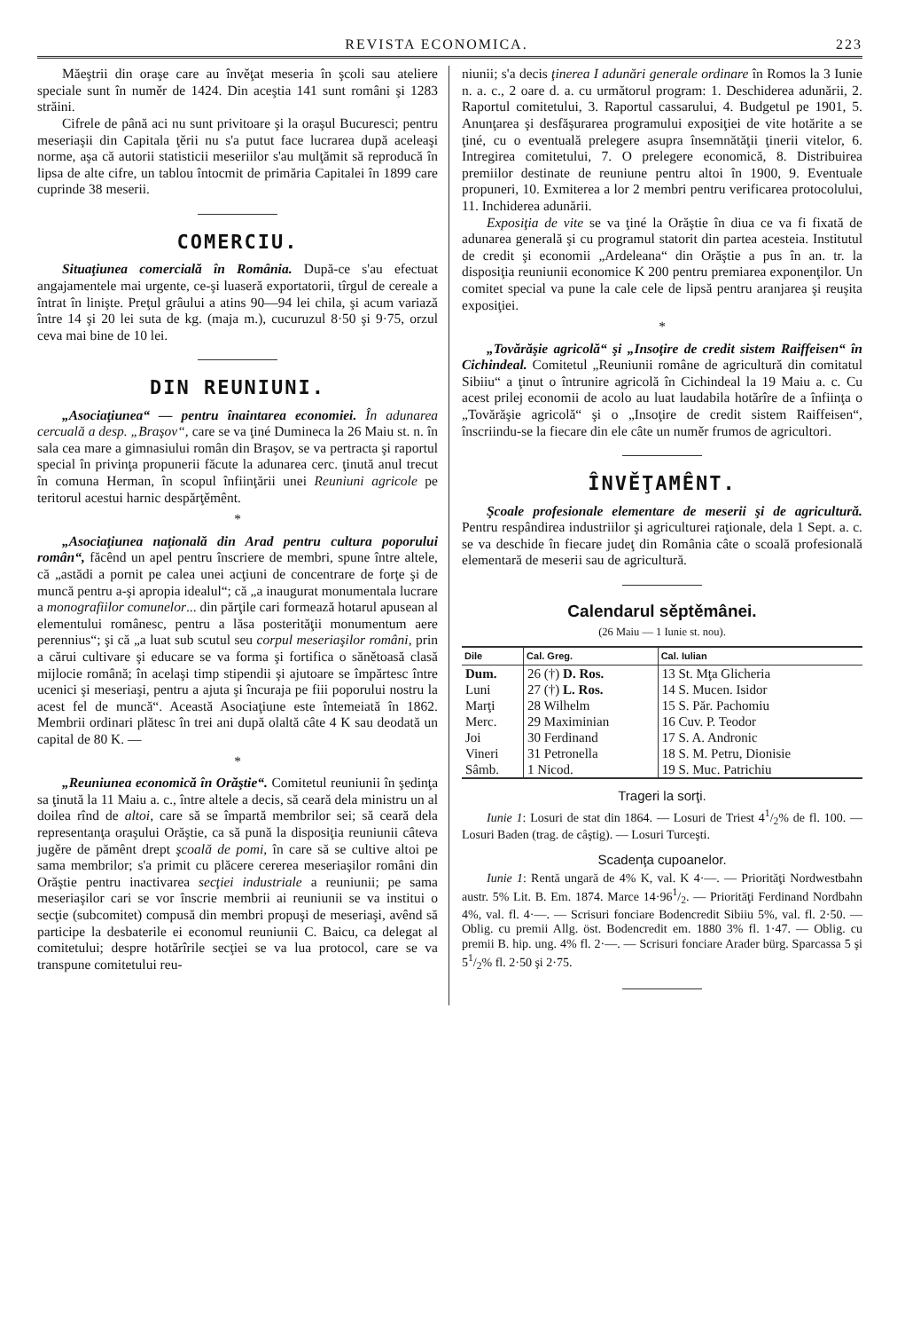REVISTA ECONOMICA. 223
Măeştrii din oraşe care au învěţat meseria în şcoli sau ateliere speciale sunt în numěr de 1424. Din aceştia 141 sunt români şi 1283 străini.
Cifrele de până aci nu sunt privitoare şi la oraşul Bucuresci; pentru meseriaşii din Capitala ţěrii nu s'a putut face lucrarea după aceleaşi norme, aşa că autorii statisticii meseriilor s'au mulţămit să reproducă în lipsa de alte cifre, un tablou întocmit de primăria Capitalei în 1899 care cuprinde 38 meserii.
COMERCIU.
Situaţiunea comercială în România. După-ce s'au efectuat angajamentele mai urgente, ce-şi luaseră exportatorii, tîrgul de cereale a întrat în linişte. Preţul grâului a atins 90—94 lei chila, şi acum variază între 14 şi 20 lei suta de kg. (maja m.), cucuruzul 8·50 şi 9·75, orzul ceva mai bine de 10 lei.
DIN REUNIUNI.
„Asociaţiunea“ — pentru înaintarea economiei. În adunarea cercuală a desp. „Braşov“, care se va ţiné Dumineca la 26 Maiu st. n. în sala cea mare a gimnasiului român din Braşov, se va pertracta şi raportul special în privinţa propunerii făcute la adunarea cerc. ţinută anul trecut în comuna Herman, în scopul înfiinţării unei Reuniuni agricole pe teritorul acestui harnic despărţěmênt.
*
„Asociaţiunea naţională din Arad pentru cultura poporului român“, făcênd un apel pentru înscriere de membri, spune între altele, că „astădi a pornit pe calea unei acţiuni de concentrare de forţe şi de muncă pentru a-şi apropia idealul“; că „a inaugurat monumentala lucrare a monografiilor comunelor... din părţile cari formează hotarul apusean al elementului românesc, pentru a lăsa posterităţii monumentum aere perennius“; şi că „a luat sub scutul seu corpul meseriaşilor români, prin a cărui cultivare şi educare se va forma şi fortifica o sănětoasă clasă mijlocie română; în acelaşi timp stipendii şi ajutoare se împărtesc între ucenici şi meseriaşi, pentru a ajuta şi încuraja pe fiii poporului nostru la acest fel de muncă“. Această Asociaţiune este întemeiată în 1862. Membrii ordinari plătesc în trei ani după olaltă câte 4 K sau deodată un capital de 80 K. —
*
„Reuniunea economică în Orăştie“. Comitetul reuniunii în şedinţa sa ţinută la 11 Maiu a. c., între altele a decis, să ceară dela ministru un al doilea rînd de altoi, care să se împartă membrilor sei; să ceară dela representanţa oraşului Orăştie, ca să pună la disposiţia reuniunii câteva jugěre de pămênt drept şcoală de pomi, în care să se cultive altoi pe sama membrilor; s'a primit cu plăcere cererea meseriaşilor români din Orăştie pentru inactivarea secţiei industriale a reuniunii; pe sama meseriaşilor cari se vor înscrie membrii ai reuniunii se va institui o secţie (subcomitet) compusă din membri propuşi de meseriaşi, avênd să participe la desbaterile ei economul reuniunii C. Baicu, ca delegat al comitetului; despre hotărîrile secţiei se va lua protocol, care se va transpune comitetului reu-
niunii; s'a decis ţinerea I adunări generale ordinare în Romos la 3 Iunie n. a. c., 2 oare d. a. cu următorul program: 1. Deschiderea adunării, 2. Raportul comitetului, 3. Raportul cassarului, 4. Budgetul pe 1901, 5. Anunţarea şi desfăşurarea programului exposiţiei de vite hotărite a se ţiné, cu o eventuală prelegere asupra însemnătăţii ţinerii vitelor, 6. Intregirea comitetului, 7. O prelegere economică, 8. Distribuirea premiilor destinate de reuniune pentru altoi în 1900, 9. Eventuale propuneri, 10. Exmiterea a lor 2 membri pentru verificarea protocolului, 11. Inchiderea adunării.
Exposiţia de vite se va ţiné la Orăştie în diua ce va fi fixată de adunarea generală şi cu programul statorit din partea acesteia. Institutul de credit şi economii „Ardeleana“ din Orăştie a pus în an. tr. la disposiţia reuniunii economice K 200 pentru premiarea exponenţilor. Un comitet special va pune la cale cele de lipsă pentru aranjarea şi reuşita exposiţiei.
*
„Tovărăşie agricolă“ şi „Insoţire de credit sistem Raiffeisen“ în Cichindeal. Comitetul „Reuniunii române de agricultură din comitatul Sibiiu“ a ţinut o întrunire agricolă în Cichindeal la 19 Maiu a. c. Cu acest prilej economii de acolo au luat laudabila hotărîre de a înfiinţa o „Tovărăşie agricolă“ şi o „Insoţire de credit sistem Raiffeisen“, înscriindu-se la fiecare din ele câte un numěr frumos de agricultori.
ÎNVĚŢAMÊNT.
Şcoale profesionale elementare de meserii şi de agricultură. Pentru respândirea industriilor şi agriculturei raţionale, dela 1 Sept. a. c. se va deschide în fiecare judeţ din România câte o scoală profesională elementară de meserii sau de agricultură.
Calendarul sěptěmânei.
(26 Maiu — 1 Iunie st. nou).
| Dile | Cal. Greg. | Cal. Iulian |
| --- | --- | --- |
| Dum. | 26 (†) D. Ros. | 13 St. Mţa Glicheria |
| Luni | 27 (†) L. Ros. | 14 S. Mucen. Isidor |
| Marţi | 28 Wilhelm | 15 S. Păr. Pachomiu |
| Merc. | 29 Maximinian | 16 Cuv. P. Teodor |
| Joi | 30 Ferdinand | 17 S. A. Andronic |
| Vineri | 31 Petronella | 18 S. M. Petru, Dionisie |
| Sâmb. | 1 Nicod. | 19 S. Muc. Patrichiu |
Trageri la sorţi.
Iunie 1: Losuri de stat din 1864. — Losuri de Triest 41/2% de fl. 100. — Losuri Baden (trag. de câştig). — Losuri Turceşti.
Scadenţa cupoanelor.
Iunie 1: Rentă ungară de 4% K, val. K 4·—. — Priorităţi Nordwestbahn austr. 5% Lit. B. Em. 1874. Marce 14·961/2. — Priorităţi Ferdinand Nordbahn 4%, val. fl. 4·—. — Scrisuri fonciare Bodencredit Sibiiu 5%, val. fl. 2·50. — Oblig. cu premii Allg. öst. Bodencredit em. 1880 3% fl. 1·47. — Oblig. cu premii B. hip. ung. 4% fl. 2·—. — Scrisuri fonciare Arader bürg. Sparcassa 5 şi 51/2% fl. 2·50 şi 2·75.